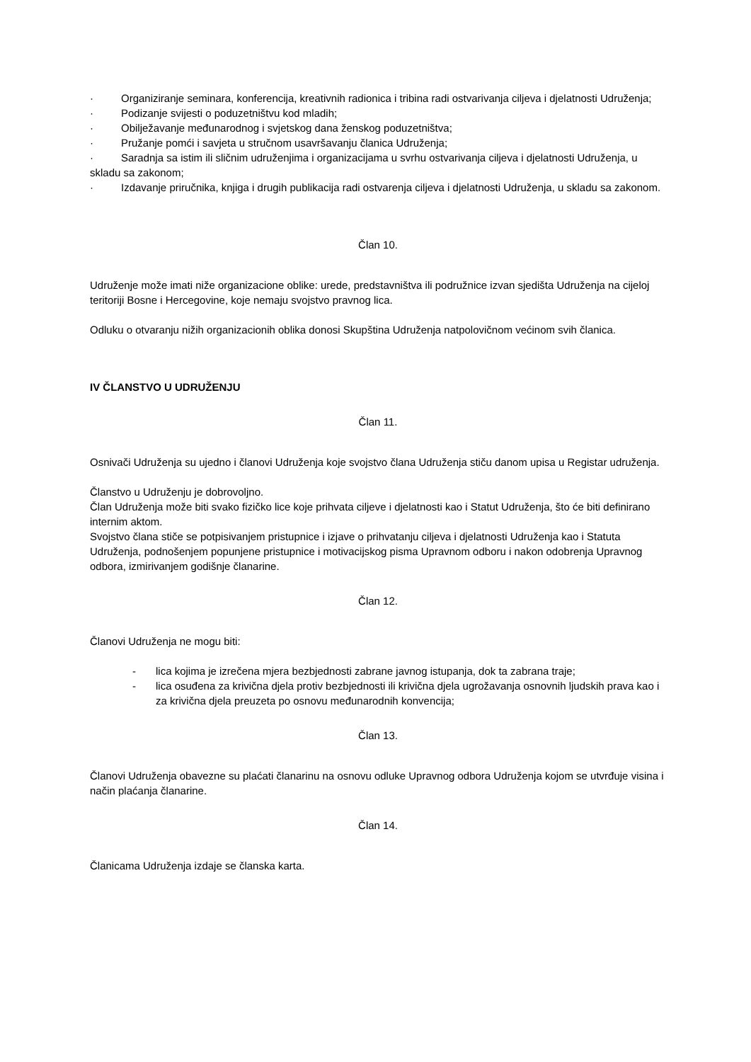· Organiziranje seminara, konferencija, kreativnih radionica i tribina radi ostvarivanja ciljeva i djelatnosti Udruženja;
· Podizanje svijesti o poduzetništvu kod mladih;
· Obilježavanje međunarodnog i svjetskog dana ženskog poduzetništva;
· Pružanje pomći i savjeta u stručnom usavršavanju članica Udruženja;
· Saradnja sa istim ili sličnim udruženjima i organizacijama u svrhu ostvarivanja ciljeva i djelatnosti Udruženja, u skladu sa zakonom;
· Izdavanje priručnika, knjiga i drugih publikacija radi ostvarenja ciljeva i djelatnosti Udruženja, u skladu sa zakonom.
Član 10.
Udruženje može imati niže organizacione oblike: urede, predstavništva ili podružnice izvan sjedišta Udruženja na cijeloj teritoriji Bosne i Hercegovine, koje nemaju svojstvo pravnog lica.
Odluku o otvaranju nižih organizacionih oblika donosi Skupština Udruženja natpolovičnom većinom svih članica.
IV ČLANSTVO U UDRUŽENJU
Član 11.
Osnivači Udruženja su ujedno i članovi Udruženja koje svojstvo člana Udruženja stiču danom upisa u Registar udruženja.
Članstvo u Udruženju je dobrovoljno.
Član Udruženja može biti svako fizičko lice koje prihvata ciljeve i djelatnosti kao i Statut Udruženja, što će biti definirano internim aktom.
Svojstvo člana stiče se potpisivanjem pristupnice i izjave o prihvatanju ciljeva i djelatnosti Udruženja kao i Statuta Udruženja, podnošenjem popunjene pristupnice i motivacijskog pisma Upravnom odboru i nakon odobrenja Upravnog odbora, izmirivanjem godišnje članarine.
Član 12.
Članovi Udruženja ne mogu biti:
- lica kojima je izrečena mjera bezbjednosti zabrane javnog istupanja, dok ta zabrana traje;
- lica osuđena za krivična djela protiv bezbjednosti ili krivična djela ugrožavanja osnovnih ljudskih prava kao i za krivična djela preuzeta po osnovu međunarodnih konvencija;
Član 13.
Članovi Udruženja obavezne su plaćati članarinu na osnovu odluke Upravnog odbora Udruženja kojom se utvrđuje visina i način plaćanja članarine.
Član 14.
Članicama Udruženja izdaje se članska karta.